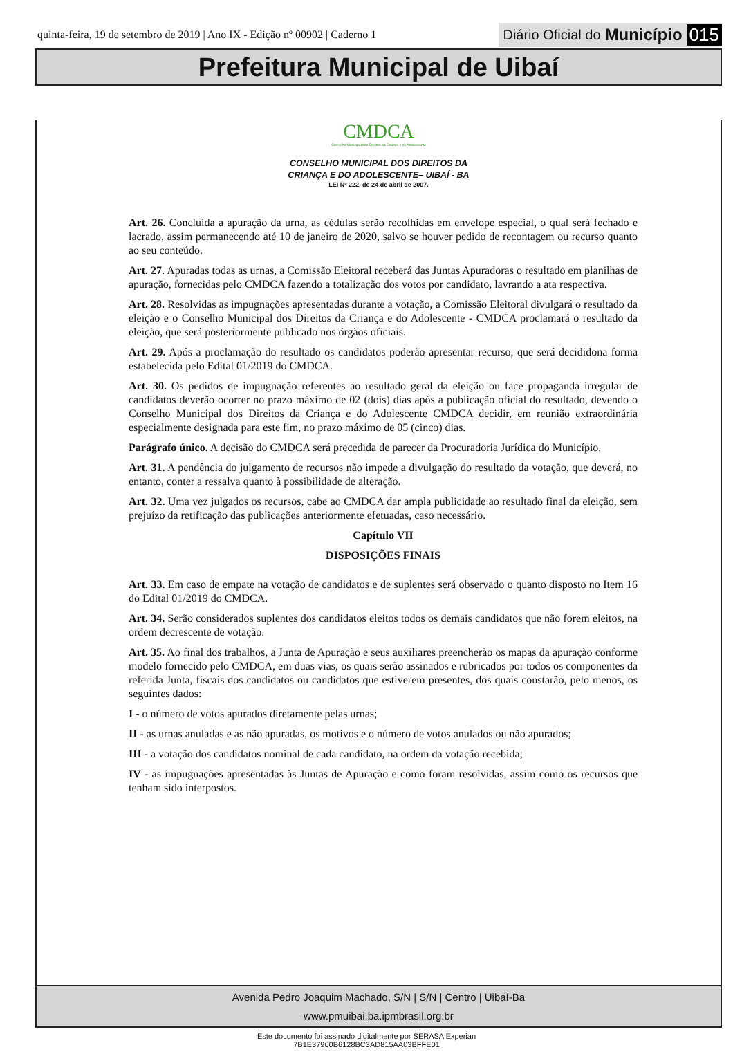quinta-feira, 19 de setembro de 2019 | Ano IX - Edição nº 00902 | Caderno 1
Diário Oficial do Município 015
Prefeitura Municipal de Uibaí
CMDCA
Conselho Municipal dos Direitos da Criança e do Adolescente
CONSELHO MUNICIPAL DOS DIREITOS DA
CRIANÇA E DO ADOLESCENTE– UIBAÍ - BA
LEI Nº 222, de 24 de abril de 2007.
Art. 26. Concluída a apuração da urna, as cédulas serão recolhidas em envelope especial, o qual será fechado e lacrado, assim permanecendo até 10 de janeiro de 2020, salvo se houver pedido de recontagem ou recurso quanto ao seu conteúdo.
Art. 27. Apuradas todas as urnas, a Comissão Eleitoral receberá das Juntas Apuradoras o resultado em planilhas de apuração, fornecidas pelo CMDCA fazendo a totalização dos votos por candidato, lavrando a ata respectiva.
Art. 28. Resolvidas as impugnações apresentadas durante a votação, a Comissão Eleitoral divulgará o resultado da eleição e o Conselho Municipal dos Direitos da Criança e do Adolescente - CMDCA proclamará o resultado da eleição, que será posteriormente publicado nos órgãos oficiais.
Art. 29. Após a proclamação do resultado os candidatos poderão apresentar recurso, que será decididona forma estabelecida pelo Edital 01/2019 do CMDCA.
Art. 30. Os pedidos de impugnação referentes ao resultado geral da eleição ou face propaganda irregular de candidatos deverão ocorrer no prazo máximo de 02 (dois) dias após a publicação oficial do resultado, devendo o Conselho Municipal dos Direitos da Criança e do Adolescente CMDCA decidir, em reunião extraordinária especialmente designada para este fim, no prazo máximo de 05 (cinco) dias.
Parágrafo único. A decisão do CMDCA será precedida de parecer da Procuradoria Jurídica do Município.
Art. 31. A pendência do julgamento de recursos não impede a divulgação do resultado da votação, que deverá, no entanto, conter a ressalva quanto à possibilidade de alteração.
Art. 32. Uma vez julgados os recursos, cabe ao CMDCA dar ampla publicidade ao resultado final da eleição, sem prejuízo da retificação das publicações anteriormente efetuadas, caso necessário.
Capítulo VII
DISPOSIÇÕES FINAIS
Art. 33. Em caso de empate na votação de candidatos e de suplentes será observado o quanto disposto no Item 16 do Edital 01/2019 do CMDCA.
Art. 34. Serão considerados suplentes dos candidatos eleitos todos os demais candidatos que não forem eleitos, na ordem decrescente de votação.
Art. 35. Ao final dos trabalhos, a Junta de Apuração e seus auxiliares preencherão os mapas da apuração conforme modelo fornecido pelo CMDCA, em duas vias, os quais serão assinados e rubricados por todos os componentes da referida Junta, fiscais dos candidatos ou candidatos que estiverem presentes, dos quais constarão, pelo menos, os seguintes dados:
I - o número de votos apurados diretamente pelas urnas;
II - as urnas anuladas e as não apuradas, os motivos e o número de votos anulados ou não apurados;
III - a votação dos candidatos nominal de cada candidato, na ordem da votação recebida;
IV - as impugnações apresentadas às Juntas de Apuração e como foram resolvidas, assim como os recursos que tenham sido interpostos.
Avenida Pedro Joaquim Machado, S/N | S/N | Centro | Uibaí-Ba
www.pmuibai.ba.ipmbrasil.org.br
Este documento foi assinado digitalmente por SERASA Experian
7B1E37960B6128BC3AD815AA03BFFE01